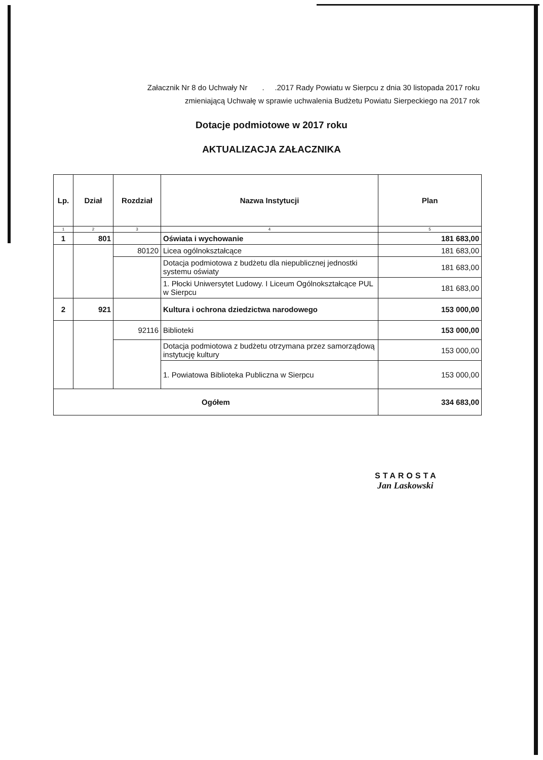Załacznik Nr 8 do Uchwały Nr . .2017 Rady Powiatu w Sierpcu z dnia 30 listopada 2017 roku
zmieniającą Uchwałę w sprawie uchwalenia Budżetu Powiatu Sierpeckiego na 2017 rok
Dotacje podmiotowe w 2017 roku
AKTUALIZACJA ZAŁACZNIKA
| Lp. | Dział | Rozdział | Nazwa Instytucji | Plan |
| --- | --- | --- | --- | --- |
| 1 | 2 | 3 | 4 | 5 |
| 1 | 801 | | Oświata i wychowanie | 181 683,00 |
| | | 80120 | Licea ogólnokształcące | 181 683,00 |
| | | | Dotacja podmiotowa z budżetu dla niepublicznej jednostki systemu oświaty | 181 683,00 |
| | | | 1. Płocki Uniwersytet Ludowy. I Liceum Ogólnokształcące PUL w Sierpcu | 181 683,00 |
| 2 | 921 | | Kultura i ochrona dziedzictwa narodowego | 153 000,00 |
| | | 92116 | Biblioteki | 153 000,00 |
| | | | Dotacja podmiotowa z budżetu otrzymana przez samorządową instytucję kultury | 153 000,00 |
| | | | 1. Powiatowa Biblioteka Publiczna w Sierpcu | 153 000,00 |
| Ogółem | | | | 334 683,00 |
STAROSTA
Jan Laskowski